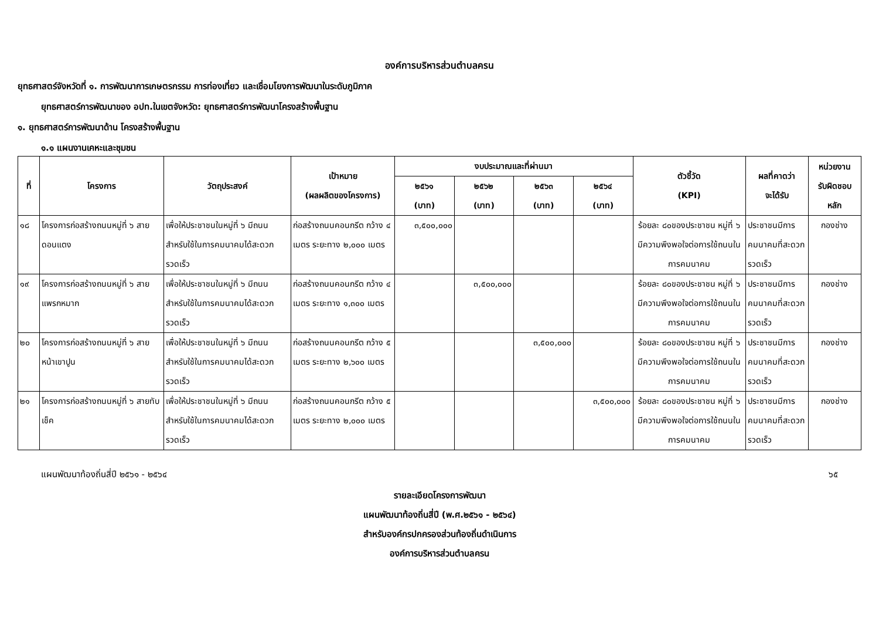องค์การบริหารส่วนตำบลครน
ยุทธศาสตร์จังหวัดที่ ๑. การพัฒนาการเกษตรกรรม การท่องเที่ยว และเชื่อมโยงการพัฒนาในระดับภูมิภาค
ยุทธศาสตร์การพัฒนาของ อปท.ในเขตจังหวัด: ยุทธศาสตร์การพัฒนาโครงสร้างพื้นฐาน
๑. ยุทธศาสตร์การพัฒนาด้าน โครงสร้างพื้นฐาน
๑.๑ แผนงานเคหะและชุมชน
| ที่ | โครงการ | วัตถุประสงค์ | เป้าหมาย (ผลผลิตของโครงการ) | งบประมาณและที่ผ่านมา | | | | ตัวชี้วัด (KPI) | ผลที่คาดว่า จะได้รับ | หน่วยงาน รับผิดชอบ หลัก |
| --- | --- | --- | --- | --- | --- | --- | --- | --- | --- | --- |
| | | | | ๒๕๖๑ (บาท) | ๒๕๖๒ (บาท) | ๒๕๖๓ (บาท) | ๒๕๖๔ (บาท) | | | |
| ๑๘ | โครงการก่อสร้างถนนหมู่ที่ ๖ สายดอนแตง | เพื่อให้ประชาชนในหมู่ที่ ๖ มีถนนสำหรับใช้ในการคมนาคมได้สะดวกรวดเร็ว | ก่อสร้างถนนคอนกรีต กว้าง ๔ เมตร ระยะทาง ๒,๐๐๐ เมตร | ๓,๕๐๐,๐๐๐ | | | | ร้อยละ ๘๐ของประชาชน หมู่ที่ ๖ มีความพึงพอใจต่อการใช้ถนนในการคมนาคม | ประชาชนมีการคมนาคมที่สะดวกรวดเร็ว | กองช่าง |
| ๑๙ | โครงการก่อสร้างถนนหมู่ที่ ๖ สายแพรกหมาก | เพื่อให้ประชาชนในหมู่ที่ ๖ มีถนนสำหรับใช้ในการคมนาคมได้สะดวกรวดเร็ว | ก่อสร้างถนนคอนกรีต กว้าง ๔ เมตร ระยะทาง ๑,๓๐๐ เมตร | | ๓,๕๐๐,๐๐๐ | | | ร้อยละ ๘๐ของประชาชน หมู่ที่ ๖ มีความพึงพอใจต่อการใช้ถนนในการคมนาคม | ประชาชนมีการคมนาคมที่สะดวกรวดเร็ว | กองช่าง |
| ๒๐ | โครงการก่อสร้างถนนหมู่ที่ ๖ สายหน้าเขาปูน | เพื่อให้ประชาชนในหมู่ที่ ๖ มีถนนสำหรับใช้ในการคมนาคมได้สะดวกรวดเร็ว | ก่อสร้างถนนคอนกรีต กว้าง ๕ เมตร ระยะทาง ๒,๖๐๐ เมตร | | | ๓,๕๐๐,๐๐๐ | | ร้อยละ ๘๐ของประชาชน หมู่ที่ ๖ มีความพึงพอใจต่อการใช้ถนนในการคมนาคม | ประชาชนมีการคมนาคมที่สะดวกรวดเร็ว | กองช่าง |
| ๒๑ | โครงการก่อสร้างถนนหมู่ที่ ๖ สายทับเช็ค | เพื่อให้ประชาชนในหมู่ที่ ๖ มีถนนสำหรับใช้ในการคมนาคมได้สะดวกรวดเร็ว | ก่อสร้างถนนคอนกรีต กว้าง ๕ เมตร ระยะทาง ๒,๐๐๐ เมตร | | | | ๓,๕๐๐,๐๐๐ | ร้อยละ ๘๐ของประชาชน หมู่ที่ ๖ มีความพึงพอใจต่อการใช้ถนนในการคมนาคม | ประชาชนมีการคมนาคมที่สะดวกรวดเร็ว | กองช่าง |
แผนพัฒนาท้องถิ่นสี่ปี ๒๕๖๑ - ๒๕๖๔ ๖๕
รายละเอียดโครงการพัฒนา
แผนพัฒนาท้องถิ่นสี่ปี (พ.ศ.๒๕๖๑ - ๒๕๖๔)
สำหรับองค์กรปกครองส่วนท้องถิ่นดำเนินการ
องค์การบริหารส่วนตำบลครน